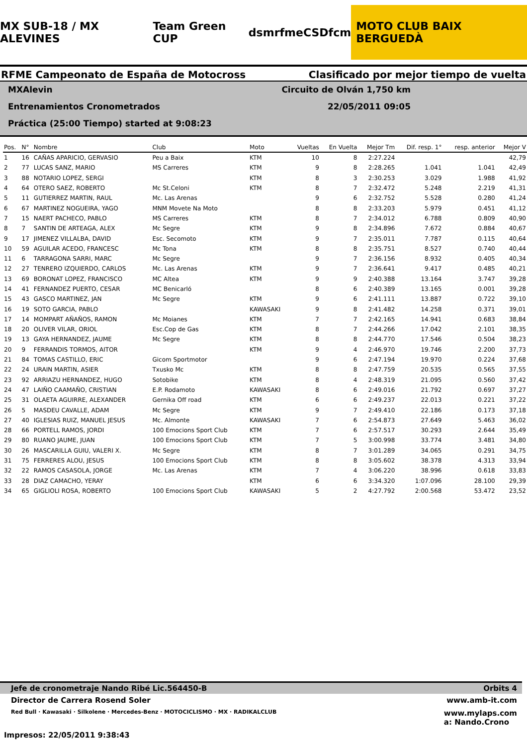MX SUB-18 / MX ALEVINES Team Green CUP dsm rfme CSD fcm MOTO CLUB BAIX BERGUEDÀ
RFME Campeonato de España de Motocross Clasificado por mejor tiempo de vuelta
MXAlevin Circuito de Olván 1,750 km
Entrenamientos Cronometrados 22/05/2011 09:05
Práctica (25:00 Tiempo) started at 9:08:23
| Pos. | N° | Nombre | Club | Moto | Vueltas | En Vuelta | Mejor Tm | Dif. resp. 1° | resp. anterior | Mejor V |
| --- | --- | --- | --- | --- | --- | --- | --- | --- | --- | --- |
| 1 | 16 | CAÑAS APARICIO, GERVASIO | Peu a Baix | KTM | 10 | 8 | 2:27.224 | | | 42,79 |
| 2 | 77 | LUCAS SANZ, MARIO | MS Carreres | KTM | 9 | 8 | 2:28.265 | 1.041 | 1.041 | 42,49 |
| 3 | 88 | NOTARIO LOPEZ, SERGI | | KTM | 8 | 3 | 2:30.253 | 3.029 | 1.988 | 41,92 |
| 4 | 64 | OTERO SAEZ, ROBERTO | Mc St.Celoni | KTM | 8 | 7 | 2:32.472 | 5.248 | 2.219 | 41,31 |
| 5 | 11 | GUTIERREZ MARTIN, RAUL | Mc. Las Arenas | | 9 | 6 | 2:32.752 | 5.528 | 0.280 | 41,24 |
| 6 | 67 | MARTINEZ NOGUEIRA, YAGO | MNM Movete Na Moto | | 8 | 8 | 2:33.203 | 5.979 | 0.451 | 41,12 |
| 7 | 15 | NAERT PACHECO, PABLO | MS Carreres | KTM | 8 | 7 | 2:34.012 | 6.788 | 0.809 | 40,90 |
| 8 | 7 | SANTIN DE ARTEAGA, ALEX | Mc Segre | KTM | 9 | 8 | 2:34.896 | 7.672 | 0.884 | 40,67 |
| 9 | 17 | JIMENEZ VILLALBA, DAVID | Esc. Secomoto | KTM | 9 | 7 | 2:35.011 | 7.787 | 0.115 | 40,64 |
| 10 | 59 | AGUILAR ACEDO, FRANCESC | Mc Tona | KTM | 8 | 8 | 2:35.751 | 8.527 | 0.740 | 40,44 |
| 11 | 6 | TARRAGONA SARRI, MARC | Mc Segre | | 9 | 7 | 2:36.156 | 8.932 | 0.405 | 40,34 |
| 12 | 27 | TENRERO IZQUIERDO, CARLOS | Mc. Las Arenas | KTM | 9 | 7 | 2:36.641 | 9.417 | 0.485 | 40,21 |
| 13 | 69 | BORONAT LOPEZ, FRANCISCO | MC Altea | KTM | 9 | 9 | 2:40.388 | 13.164 | 3.747 | 39,28 |
| 14 | 41 | FERNANDEZ PUERTO, CESAR | MC Benicarló | | 8 | 6 | 2:40.389 | 13.165 | 0.001 | 39,28 |
| 15 | 43 | GASCO MARTINEZ, JAN | Mc Segre | KTM | 9 | 6 | 2:41.111 | 13.887 | 0.722 | 39,10 |
| 16 | 19 | SOTO GARCIA, PABLO | | KAWASAKI | 9 | 8 | 2:41.482 | 14.258 | 0.371 | 39,01 |
| 17 | 14 | MOMPART AÑAÑOS, RAMON | Mc Moianes | KTM | 7 | 7 | 2:42.165 | 14.941 | 0.683 | 38,84 |
| 18 | 20 | OLIVER VILAR, ORIOL | Esc.Cop de Gas | KTM | 8 | 7 | 2:44.266 | 17.042 | 2.101 | 38,35 |
| 19 | 13 | GAYA HERNANDEZ, JAUME | Mc Segre | KTM | 8 | 8 | 2:44.770 | 17.546 | 0.504 | 38,23 |
| 20 | 9 | FERRANDIS TORMOS, AITOR | | KTM | 9 | 4 | 2:46.970 | 19.746 | 2.200 | 37,73 |
| 21 | 84 | TOMAS CASTILLO, ERIC | Gicom Sportmotor | | 9 | 6 | 2:47.194 | 19.970 | 0.224 | 37,68 |
| 22 | 24 | URAIN MARTIN, ASIER | Txusko Mc | KTM | 8 | 8 | 2:47.759 | 20.535 | 0.565 | 37,55 |
| 23 | 92 | ARRIAZU HERNANDEZ, HUGO | Sotobike | KTM | 8 | 4 | 2:48.319 | 21.095 | 0.560 | 37,42 |
| 24 | 47 | LAIÑO CAAMAÑO, CRISTIAN | E.P. Rodamoto | KAWASAKI | 8 | 6 | 2:49.016 | 21.792 | 0.697 | 37,27 |
| 25 | 31 | OLAETA AGUIRRE, ALEXANDER | Gernika Off road | KTM | 6 | 6 | 2:49.237 | 22.013 | 0.221 | 37,22 |
| 26 | 5 | MASDEU CAVALLE, ADAM | Mc Segre | KTM | 9 | 7 | 2:49.410 | 22.186 | 0.173 | 37,18 |
| 27 | 40 | IGLESIAS RUIZ, MANUEL JESUS | Mc. Almonte | KAWASAKI | 7 | 6 | 2:54.873 | 27.649 | 5.463 | 36,02 |
| 28 | 66 | PORTELL RAMOS, JORDI | 100 Emocions Sport Club | KTM | 7 | 6 | 2:57.517 | 30.293 | 2.644 | 35,49 |
| 29 | 80 | RUANO JAUME, JUAN | 100 Emocions Sport Club | KTM | 7 | 5 | 3:00.998 | 33.774 | 3.481 | 34,80 |
| 30 | 26 | MASCARILLA GUIU, VALERI X. | Mc Segre | KTM | 8 | 7 | 3:01.289 | 34.065 | 0.291 | 34,75 |
| 31 | 75 | FERRERES ALOU, JESUS | 100 Emocions Sport Club | KTM | 8 | 8 | 3:05.602 | 38.378 | 4.313 | 33,94 |
| 32 | 22 | RAMOS CASASOLA, JORGE | Mc. Las Arenas | KTM | 7 | 4 | 3:06.220 | 38.996 | 0.618 | 33,83 |
| 33 | 28 | DIAZ CAMACHO, YERAY | | KTM | 6 | 6 | 3:34.320 | 1:07.096 | 28.100 | 29,39 |
| 34 | 65 | GIGLIOLI ROSA, ROBERTO | 100 Emocions Sport Club | KAWASAKI | 5 | 2 | 4:27.792 | 2:00.568 | 53.472 | 23,52 |
Jefe de cronometraje Nando Ribé Lic.564450-B Orbits 4
Director de Carrera Rosend Soler www.amb-it.com
Red Bull · Kawasaki · Silkolene · Mercedes-Benz · MOTOCICLISMO · MX · RADIKALCLUB www.mylaps.com
a: Nando.Crono
Impresos: 22/05/2011 9:38:43